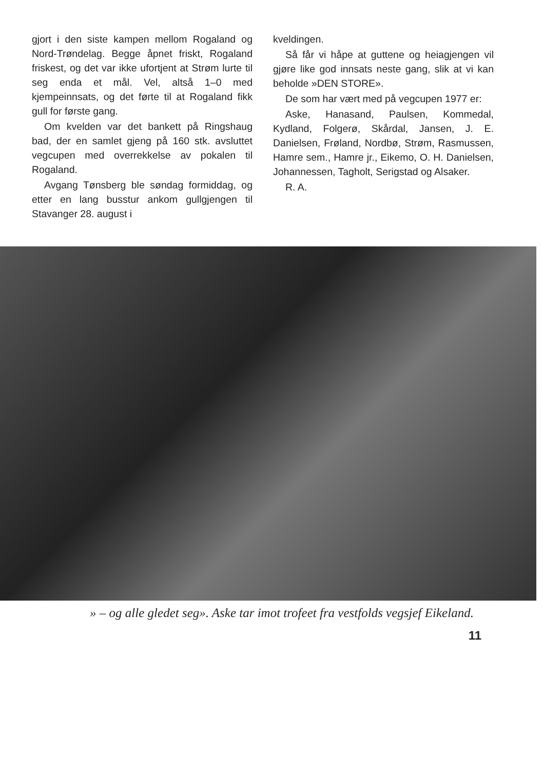gjort i den siste kampen mellom Rogaland og Nord-Trøndelag. Begge åpnet friskt, Rogaland friskest, og det var ikke ufortjent at Strøm lurte til seg enda et mål. Vel, altså 1–0 med kjempeinnsats, og det førte til at Rogaland fikk gull for første gang.
Om kvelden var det bankett på Ringshaug bad, der en samlet gjeng på 160 stk. avsluttet vegcupen med overrekkelse av pokalen til Rogaland.
Avgang Tønsberg ble søndag formiddag, og etter en lang busstur ankom gullgjengen til Stavanger 28. august i
kveldingen.
Så får vi håpe at guttene og heiagjengen vil gjøre like god innsats neste gang, slik at vi kan beholde »DEN STORE».
De som har vært med på vegcupen 1977 er:
Aske, Hanasand, Paulsen, Kommedal, Kydland, Folgerø, Skårdal, Jansen, J. E. Danielsen, Frøland, Nordbø, Strøm, Rasmussen, Hamre sem., Hamre jr., Eikemo, O. H. Danielsen, Johannessen, Tagholt, Serigstad og Alsaker.
R. A.
» – og alle gledet seg». Aske tar imot trofeet fra vestfolds vegsjef Eikeland.
11